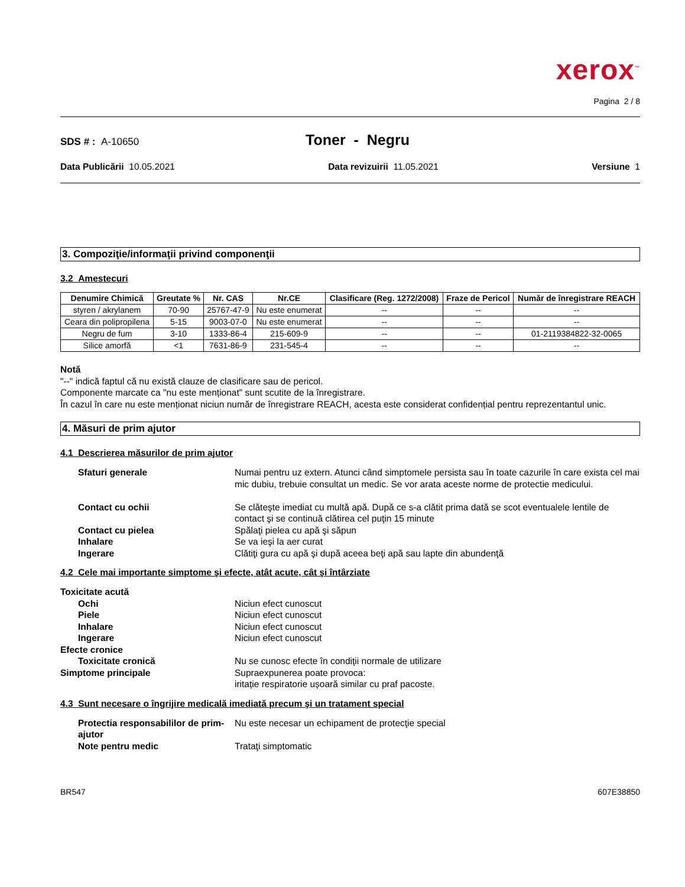xerox<sup>™</sup>
Pagina 2 / 8
SDS # : A-10650 Toner - Negru
Data Publicării 10.05.2021 Data revizuirii 11.05.2021 Versiune 1
3. Compoziţie/informaţii privind componenţii
3.2 Amestecuri
| Denumire Chimică | Greutate % | Nr. CAS | Nr.CE | Clasificare (Reg. 1272/2008) | Fraze de Pericol | Număr de înregistrare REACH |
| --- | --- | --- | --- | --- | --- | --- |
| styren / akrylanem | 70-90 | 25767-47-9 | Nu este enumerat | -- | -- | -- |
| Ceara din polipropilena | 5-15 | 9003-07-0 | Nu este enumerat | -- | -- | -- |
| Negru de fum | 3-10 | 1333-86-4 | 215-609-9 | -- | -- | 01-2119384822-32-0065 |
| Silice amorfă | <1 | 7631-86-9 | 231-545-4 | -- | -- | -- |
Notă
"--" indică faptul că nu există clauze de clasificare sau de pericol.
Componente marcate ca "nu este menționat" sunt scutite de la înregistrare.
În cazul în care nu este menționat niciun număr de înregistrare REACH, acesta este considerat confidențial pentru reprezentantul unic.
4. Măsuri de prim ajutor
4.1 Descrierea măsurilor de prim ajutor
Sfaturi generale Numai pentru uz extern. Atunci când simptomele persista sau în toate cazurile în care exista cel mai mic dubiu, trebuie consultat un medic. Se vor arata aceste norme de protectie medicului.
Contact cu ochii Se clăteşte imediat cu multă apă. După ce s-a clătit prima dată se scot eventualele lentile de contact şi se continuă clătirea cel puţin 15 minute Contact cu pielea Spălaţi pielea cu apă şi săpun Inhalare Se va ieşi la aer curat Ingerare Clătiţi gura cu apă şi după aceea beţi apă sau lapte din abundenţă
4.2 Cele mai importante simptome şi efecte, atât acute, cât şi întârziate
Toxicitate acută Ochi Niciun efect cunoscut Piele Niciun efect cunoscut Inhalare Niciun efect cunoscut Ingerare Niciun efect cunoscut Efecte cronice Toxicitate cronică Nu se cunosc efecte în condiţii normale de utilizare Simptome principale Supraexpunerea poate provoca:
iritație respiratorie ușoară similar cu praf pacoste.
4.3 Sunt necesare o îngrijire medicală imediată precum şi un tratament special
Protectia responsabililor de prim-ajutor Nu este necesar un echipament de protecţie special Note pentru medic Trataţi simptomatic
BR547 607E38850